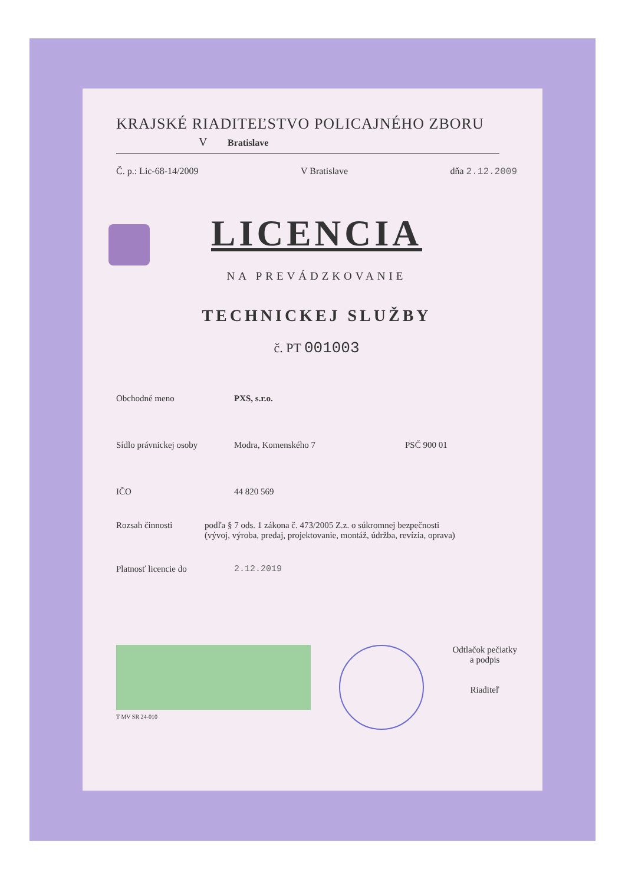KRAJSKÉ RIADITEĽSTVO POLICAJNÉHO ZBORU
V Bratislave
Č. p.: Lic-68-14/2009 V Bratislave dňa 2.12.2009
LICENCIA
NA PREVÁDZKOVANIE
TECHNICKEJ SLUŽBY
č. PT 001003
Obchodné meno PXS, s.r.o.
Sídlo právnickej osoby Modra, Komenského 7 PSČ 900 01
IČO 44 820 569
Rozsah činnosti podľa § 7 ods. 1 zákona č. 473/2005 Z.z. o súkromnej bezpečnosti
(vývoj, výroba, predaj, projektovanie, montáž, údržba, revízia, oprava)
Platnosť licencie do 2.12.2019
T MV SR 24-010
Odtlačok pečiatky
a podpis
Riaditeľ